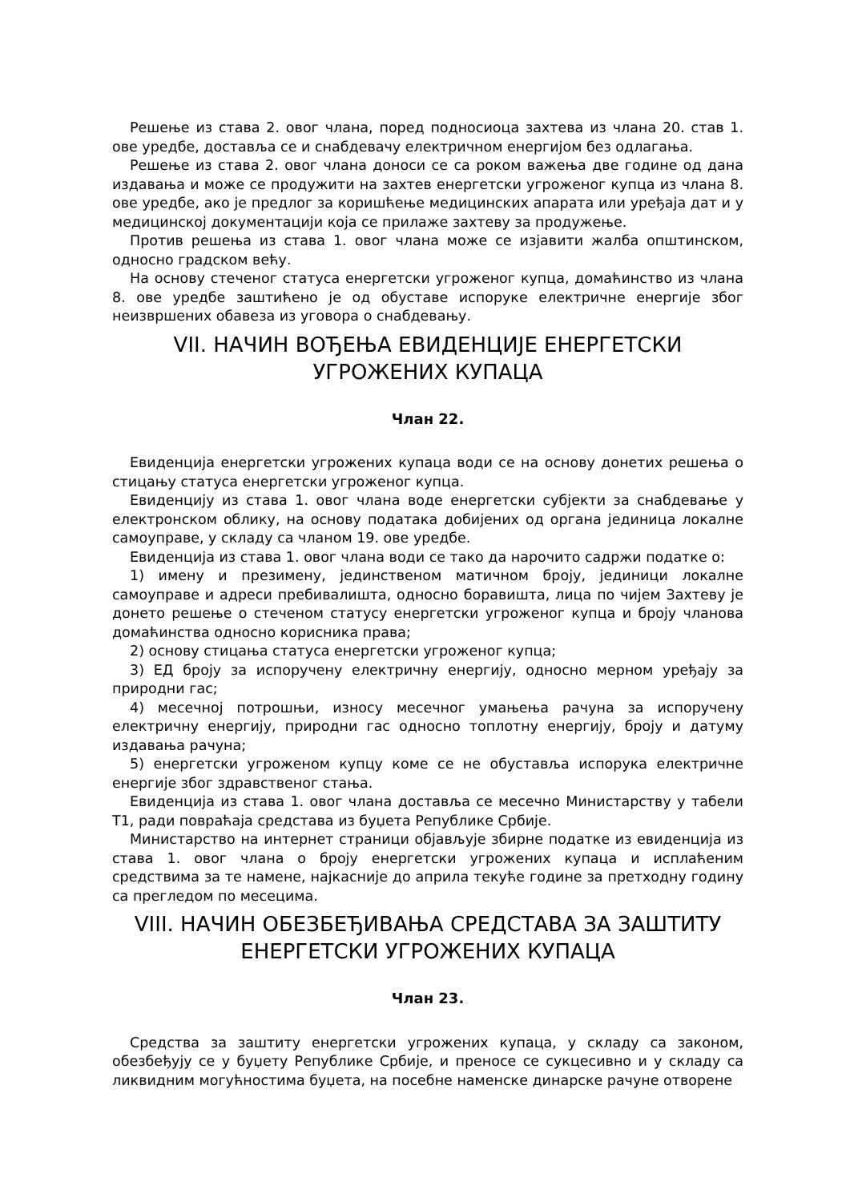Решење из става 2. овог члана, поред подносиоца захтева из члана 20. став 1. ове уредбе, доставља се и снабдевачу електричном енергијом без одлагања.
Решење из става 2. овог члана доноси се са роком важења две године од дана издавања и може се продужити на захтев енергетски угроженог купца из члана 8. ове уредбе, ако је предлог за коришћење медицинских апарата или уређаја дат и у медицинској документацији која се прилаже захтеву за продужење.
Против решења из става 1. овог члана може се изјавити жалба општинском, односно градском већу.
На основу стеченог статуса енергетски угроженог купца, домаћинство из члана 8. ове уредбе заштићено је од обуставе испоруке електричне енергије због неизвршених обавеза из уговора о снабдевању.
VII. НАЧИН ВОЂЕЊА ЕВИДЕНЦИЈЕ ЕНЕРГЕТСКИ УГРОЖЕНИХ КУПАЦА
Члан 22.
Евиденција енергетски угрожених купаца води се на основу донетих решења о стицању статуса енергетски угроженог купца.
Евиденцију из става 1. овог члана воде енергетски субјекти за снабдевање у електронском облику, на основу података добијених од органа јединица локалне самоуправе, у складу са чланом 19. ове уредбе.
Евиденција из става 1. овог члана води се тако да нарочито садржи податке о:
1) имену и презимену, јединственом матичном броју, јединици локалне самоуправе и адреси пребивалишта, односно боравишта, лица по чијем Захтеву је донето решење о стеченом статусу енергетски угроженог купца и броју чланова домаћинства односно корисника права;
2) основу стицања статуса енергетски угроженог купца;
3) ЕД броју за испоручену електричну енергију, односно мерном уређају за природни гас;
4) месечној потрошњи, износу месечног умањења рачуна за испоручену електричну енергију, природни гас односно топлотну енергију, броју и датуму издавања рачуна;
5) енергетски угроженом купцу коме се не обуставља испорука електричне енергије због здравственог стања.
Евиденција из става 1. овог члана доставља се месечно Министарству у табели Т1, ради повраћаја средстава из буџета Републике Србије.
Министарство на интернет страници објављује збирне податке из евиденција из става 1. овог члана о броју енергетски угрожених купаца и исплаћеним средствима за те намене, најкасније до априла текуће године за претходну годину са прегледом по месецима.
VIII. НАЧИН ОБЕЗБЕЂИВАЊА СРЕДСТАВА ЗА ЗАШТИТУ ЕНЕРГЕТСКИ УГРОЖЕНИХ КУПАЦА
Члан 23.
Средства за заштиту енергетски угрожених купаца, у складу са законом, обезбеђују се у буџету Републике Србије, и преносе се сукцесивно и у складу са ликвидним могућностима буџета, на посебне наменске динарске рачуне отворене